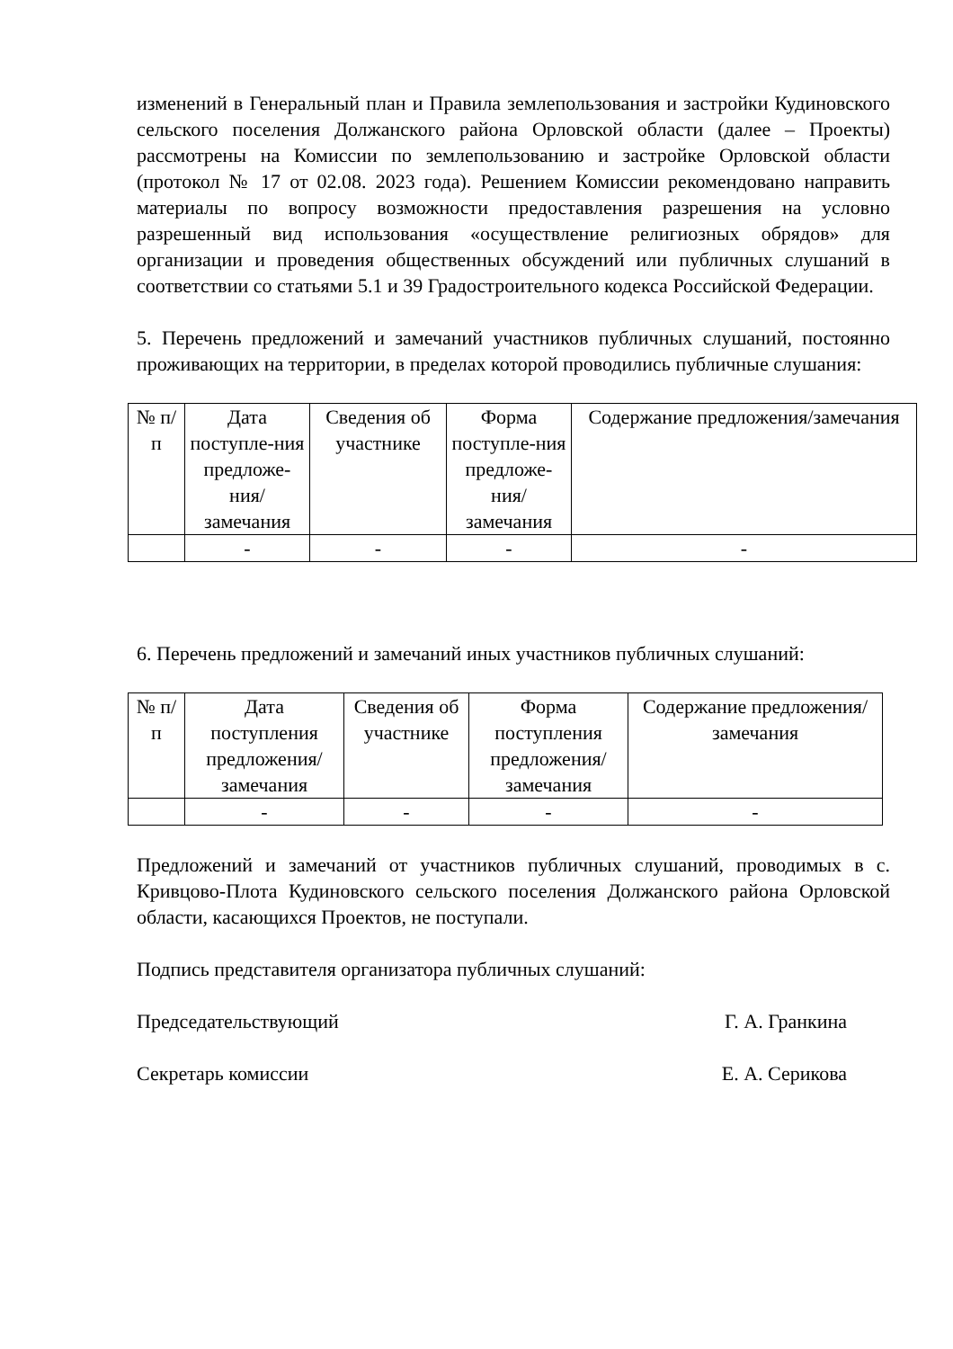изменений в Генеральный план и Правила землепользования и застройки Кудиновского сельского поселения Должанского района Орловской области (далее – Проекты) рассмотрены на Комиссии по землепользованию и застройке Орловской области (протокол № 17 от 02.08. 2023 года). Решением Комиссии рекомендовано направить материалы по вопросу возможности предоставления разрешения на условно разрешенный вид использования «осуществление религиозных обрядов» для организации и проведения общественных обсуждений или публичных слушаний в соответствии со статьями 5.1 и 39 Градостроительного кодекса Российской Федерации.
5. Перечень предложений и замечаний участников публичных слушаний, постоянно проживающих на территории, в пределах которой проводились публичные слушания:
| № п/п | Дата поступле-ния предложе-ния/ замечания | Сведения об участнике | Форма поступле-ния предложе-ния/ замечания | Содержание предложения/замечания |
| | - | - | - | - |
6. Перечень предложений и замечаний иных участников публичных слушаний:
| № п/п | Дата поступления предложения/ замечания | Сведения об участнике | Форма поступления предложения/ замечания | Содержание предложения/замечания |
| | - | - | - | - |
Предложений и замечаний от участников публичных слушаний, проводимых в с. Кривцово-Плота Кудиновского сельского поселения Должанского района Орловской области, касающихся Проектов, не поступали.
Подпись представителя организатора публичных слушаний:
Председательствующий Г. А. Гранкина
Секретарь комиссии Е. А. Серикова